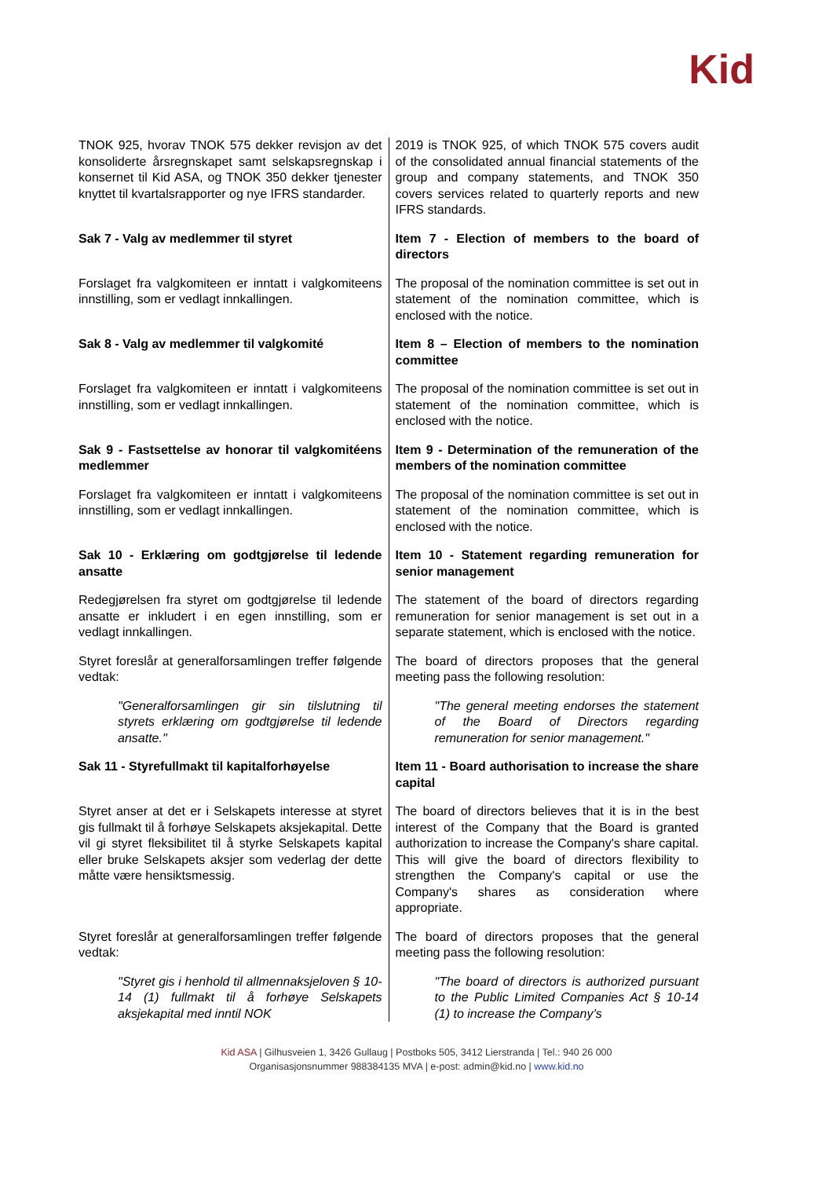Kid
| TNOK 925, hvorav TNOK 575 dekker revisjon av det konsoliderte årsregnskapet samt selskapsregnskap i konsernet til Kid ASA, og TNOK 350 dekker tjenester knyttet til kvartalsrapporter og nye IFRS standarder. | 2019 is TNOK 925, of which TNOK 575 covers audit of the consolidated annual financial statements of the group and company statements, and TNOK 350 covers services related to quarterly reports and new IFRS standards. |
| Sak 7 - Valg av medlemmer til styret | Item 7 - Election of members to the board of directors |
| Forslaget fra valgkomiteen er inntatt i valgkomiteens innstilling, som er vedlagt innkallingen. | The proposal of the nomination committee is set out in statement of the nomination committee, which is enclosed with the notice. |
| Sak 8 - Valg av medlemmer til valgkomité | Item 8 – Election of members to the nomination committee |
| Forslaget fra valgkomiteen er inntatt i valgkomiteens innstilling, som er vedlagt innkallingen. | The proposal of the nomination committee is set out in statement of the nomination committee, which is enclosed with the notice. |
| Sak 9 - Fastsettelse av honorar til valgkomitéens medlemmer | Item 9 - Determination of the remuneration of the members of the nomination committee |
| Forslaget fra valgkomiteen er inntatt i valgkomiteens innstilling, som er vedlagt innkallingen. | The proposal of the nomination committee is set out in statement of the nomination committee, which is enclosed with the notice. |
| Sak 10 - Erklæring om godtgjørelse til ledende ansatte | Item 10 - Statement regarding remuneration for senior management |
| Redegjørelsen fra styret om godtgjørelse til ledende ansatte er inkludert i en egen innstilling, som er vedlagt innkallingen. | The statement of the board of directors regarding remuneration for senior management is set out in a separate statement, which is enclosed with the notice. |
| Styret foreslår at generalforsamlingen treffer følgende vedtak: | The board of directors proposes that the general meeting pass the following resolution: |
| "Generalforsamlingen gir sin tilslutning til styrets erklæring om godtgjørelse til ledende ansatte." | "The general meeting endorses the statement of the Board of Directors regarding remuneration for senior management." |
| Sak 11 - Styrefullmakt til kapitalforhøyelse | Item 11 - Board authorisation to increase the share capital |
| Styret anser at det er i Selskapets interesse at styret gis fullmakt til å forhøye Selskapets aksjekapital. Dette vil gi styret fleksibilitet til å styrke Selskapets kapital eller bruke Selskapets aksjer som vederlag der dette måtte være hensiktsmessig. | The board of directors believes that it is in the best interest of the Company that the Board is granted authorization to increase the Company's share capital. This will give the board of directors flexibility to strengthen the Company's capital or use the Company's shares as consideration where appropriate. |
| Styret foreslår at generalforsamlingen treffer følgende vedtak: | The board of directors proposes that the general meeting pass the following resolution: |
| "Styret gis i henhold til allmennaksjeloven § 10-14 (1) fullmakt til å forhøye Selskapets aksjekapital med inntil NOK | "The board of directors is authorized pursuant to the Public Limited Companies Act § 10-14 (1) to increase the Company’s |
Kid ASA | Gilhusveien 1, 3426 Gullaug | Postboks 505, 3412 Lierstranda | Tel.: 940 26 000
Organisasjonsnummer 988384135 MVA | e-post: admin@kid.no | www.kid.no